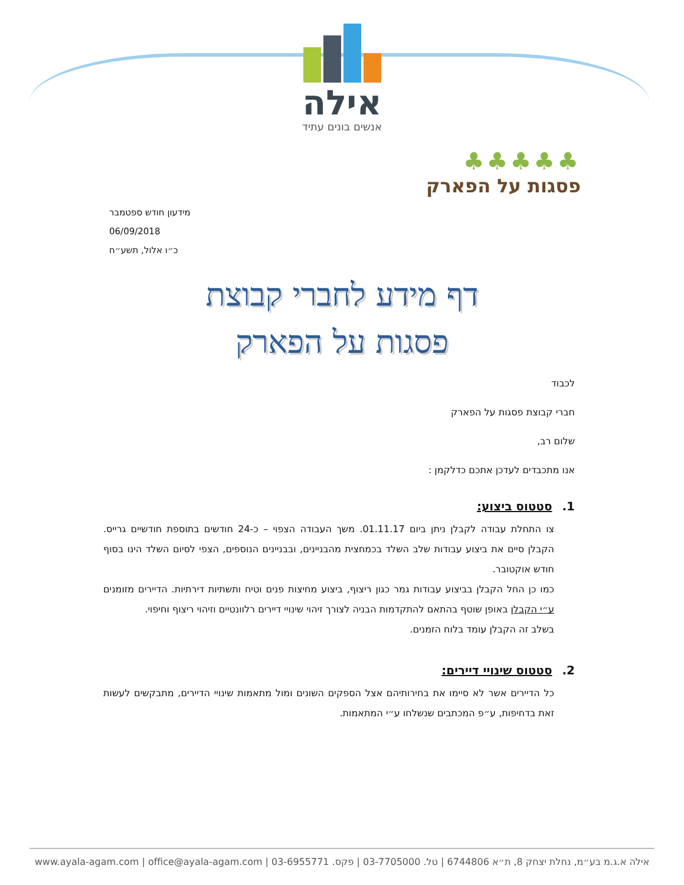אילה
אנשים בונים עתיד
♣♣♣♣♣
פסגות על הפארק
מידעון חודש ספטמבר
06/09/2018
כ״ו אלול, תשע״ח
דף מידע לחברי קבוצת
פסגות על הפארק
לכבוד
חברי קבוצת פסגות על הפארק
שלום רב,
אנו מתכבדים לעדכן אתכם כדלקמן :
1. סטטוס ביצוע:
צו התחלת עבודה לקבלן ניתן ביום 01.11.17. משך העבודה הצפוי – כ-24 חודשים בתוספת חודשיים גרייס. הקבלן סיים את ביצוע עבודות שלב השלד בכמחצית מהבניינים, ובבניינים הנוספים, הצפי לסיום השלד הינו בסוף חודש אוקטובר.
כמו כן החל הקבלן בביצוע עבודות גמר כגון ריצוף, ביצוע מחיצות פנים וטיח ותשתיות דירתיות. הדיירים מזומנים ע״י הקבלן באופן שוטף בהתאם להתקדמות הבניה לצורך זיהוי שינויי דיירים רלוונטיים וזיהוי ריצוף וחיפוי.
בשלב זה הקבלן עומד בלוח הזמנים.
2. סטטוס שינויי דיירים:
כל הדיירים אשר לא סיימו את בחירותיהם אצל הספקים השונים ומול מתאמות שינויי הדיירים, מתבקשים לעשות זאת בדחיפות, ע״פ המכתבים שנשלחו ע״י המתאמות.
אילה א.ג.מ בע״מ, נחלת יצחק 8, ת״א 6744806 | טל. 03-7705000 | פקס. 03-6955771 | www.ayala-agam.com | office@ayala-agam.com